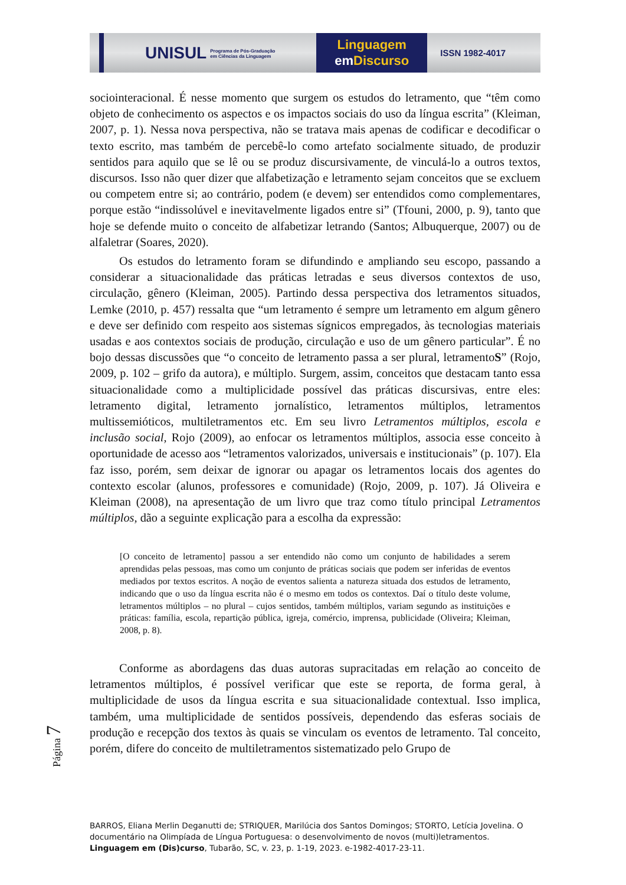UNISUL Programa de Pós-Graduação em Ciências da Linguagem
Linguagem
em Discurso
ISSN 1982-4017
sociointeracional. É nesse momento que surgem os estudos do letramento, que “têm como objeto de conhecimento os aspectos e os impactos sociais do uso da língua escrita” (Kleiman, 2007, p. 1). Nessa nova perspectiva, não se tratava mais apenas de codificar e decodificar o texto escrito, mas também de percebê-lo como artefato socialmente situado, de produzir sentidos para aquilo que se lê ou se produz discursivamente, de vinculá-lo a outros textos, discursos. Isso não quer dizer que alfabetização e letramento sejam conceitos que se excluem ou competem entre si; ao contrário, podem (e devem) ser entendidos como complementares, porque estão “indissolúvel e inevitavelmente ligados entre si” (Tfouni, 2000, p. 9), tanto que hoje se defende muito o conceito de alfabetizar letrando (Santos; Albuquerque, 2007) ou de alfaletrar (Soares, 2020).
Os estudos do letramento foram se difundindo e ampliando seu escopo, passando a considerar a situacionalidade das práticas letradas e seus diversos contextos de uso, circulação, gênero (Kleiman, 2005). Partindo dessa perspectiva dos letramentos situados, Lemke (2010, p. 457) ressalta que “um letramento é sempre um letramento em algum gênero e deve ser definido com respeito aos sistemas sígnicos empregados, às tecnologias materiais usadas e aos contextos sociais de produção, circulação e uso de um gênero particular”. É no bojo dessas discussões que “o conceito de letramento passa a ser plural, letramentoS” (Rojo, 2009, p. 102 – grifo da autora), e múltiplo. Surgem, assim, conceitos que destacam tanto essa situacionalidade como a multiplicidade possível das práticas discursivas, entre eles: letramento digital, letramento jornalístico, letramentos múltiplos, letramentos multissemióticos, multiletramentos etc. Em seu livro Letramentos múltiplos, escola e inclusão social, Rojo (2009), ao enfocar os letramentos múltiplos, associa esse conceito à oportunidade de acesso aos “letramentos valorizados, universais e institucionais” (p. 107). Ela faz isso, porém, sem deixar de ignorar ou apagar os letramentos locais dos agentes do contexto escolar (alunos, professores e comunidade) (Rojo, 2009, p. 107). Já Oliveira e Kleiman (2008), na apresentação de um livro que traz como título principal Letramentos múltiplos, dão a seguinte explicação para a escolha da expressão:
[O conceito de letramento] passou a ser entendido não como um conjunto de habilidades a serem aprendidas pelas pessoas, mas como um conjunto de práticas sociais que podem ser inferidas de eventos mediados por textos escritos. A noção de eventos salienta a natureza situada dos estudos de letramento, indicando que o uso da língua escrita não é o mesmo em todos os contextos. Daí o título deste volume, letramentos múltiplos – no plural – cujos sentidos, também múltiplos, variam segundo as instituições e práticas: família, escola, repartição pública, igreja, comércio, imprensa, publicidade (Oliveira; Kleiman, 2008, p. 8).
Conforme as abordagens das duas autoras supracitadas em relação ao conceito de letramentos múltiplos, é possível verificar que este se reporta, de forma geral, à multiplicidade de usos da língua escrita e sua situacionalidade contextual. Isso implica, também, uma multiplicidade de sentidos possíveis, dependendo das esferas sociais de produção e recepção dos textos às quais se vinculam os eventos de letramento. Tal conceito, porém, difere do conceito de multiletramentos sistematizado pelo Grupo de
Página 7
BARROS, Eliana Merlin Deganutti de; STRIQUER, Marilúcia dos Santos Domingos; STORTO, Letícia Jovelina. O documentário na Olimpíada de Língua Portuguesa: o desenvolvimento de novos (multi)letramentos. Linguagem em (Dis)curso, Tubarão, SC, v. 23, p. 1-19, 2023. e-1982-4017-23-11.